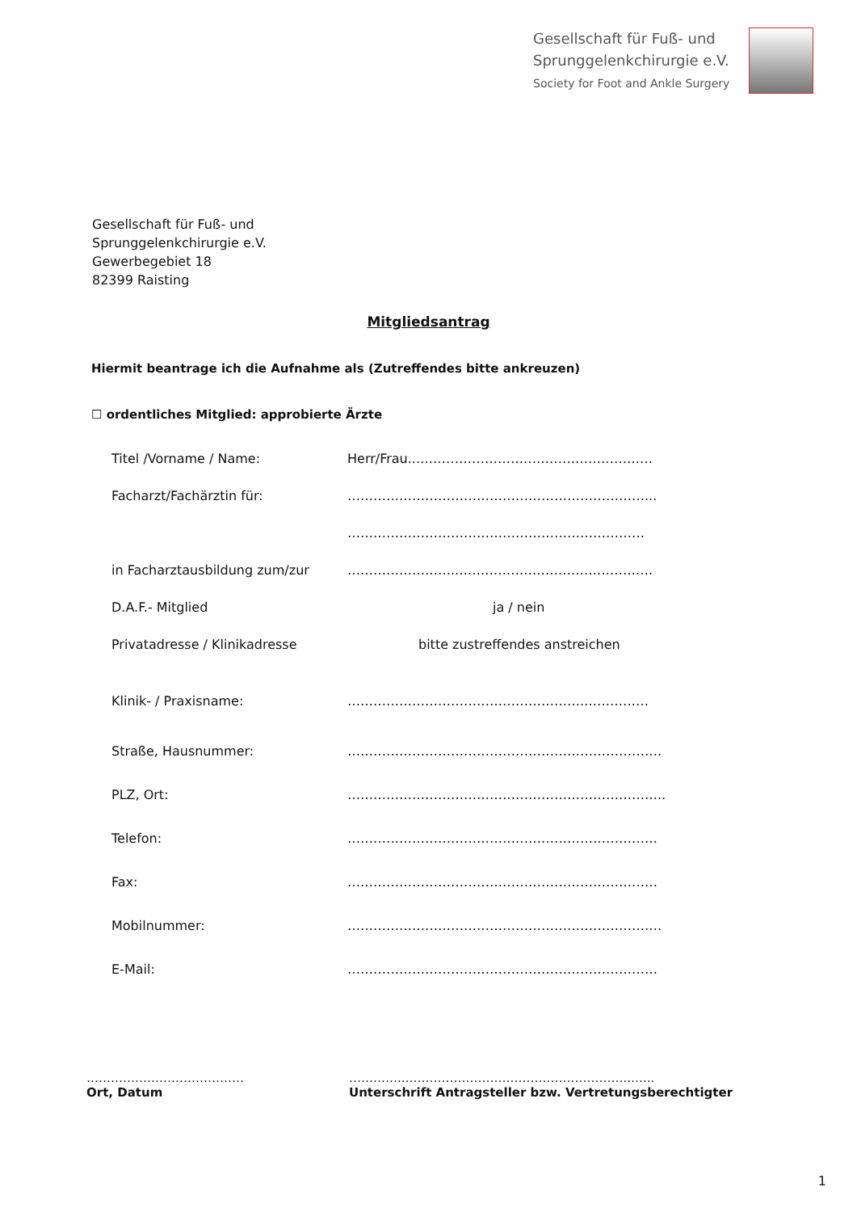Gesellschaft für Fuß- und
Sprunggelenkchirurgie e.V.
Society for Foot and Ankle Surgery
Gesellschaft für Fuß- und
Sprunggelenkchirurgie e.V.
Gewerbegebiet 18
82399 Raisting
Mitgliedsantrag
Hiermit beantrage ich die Aufnahme als (Zutreffendes bitte ankreuzen)
☐ ordentliches Mitglied: approbierte Ärzte
Titel /Vorname / Name: Herr/Frau...………………………………………………
Facharzt/Fachärztin für: ……………………………………………………………...
……………………………………………………………
in Facharztausbildung zum/zur ……………………..………………………………………
D.A.F.- Mitglied ja / nein
Privatadresse / Klinikadresse bitte zustreffendes anstreichen
Klinik- / Praxisname: ……………………………………………….……………
Straße, Hausnummer: ……………………………………………………………….
PLZ, Ort: ………………………………………………………………..
Telefon: ………………………………………………………………
Fax: ………………………………………………………………
Mobilnummer: ……………………………………………………………….
E-Mail: ………………………………………………………………
…………………………………
Ort, Datum
…………..………………………………………………..…...
Unterschrift Antragsteller bzw. Vertretungsberechtigter
1